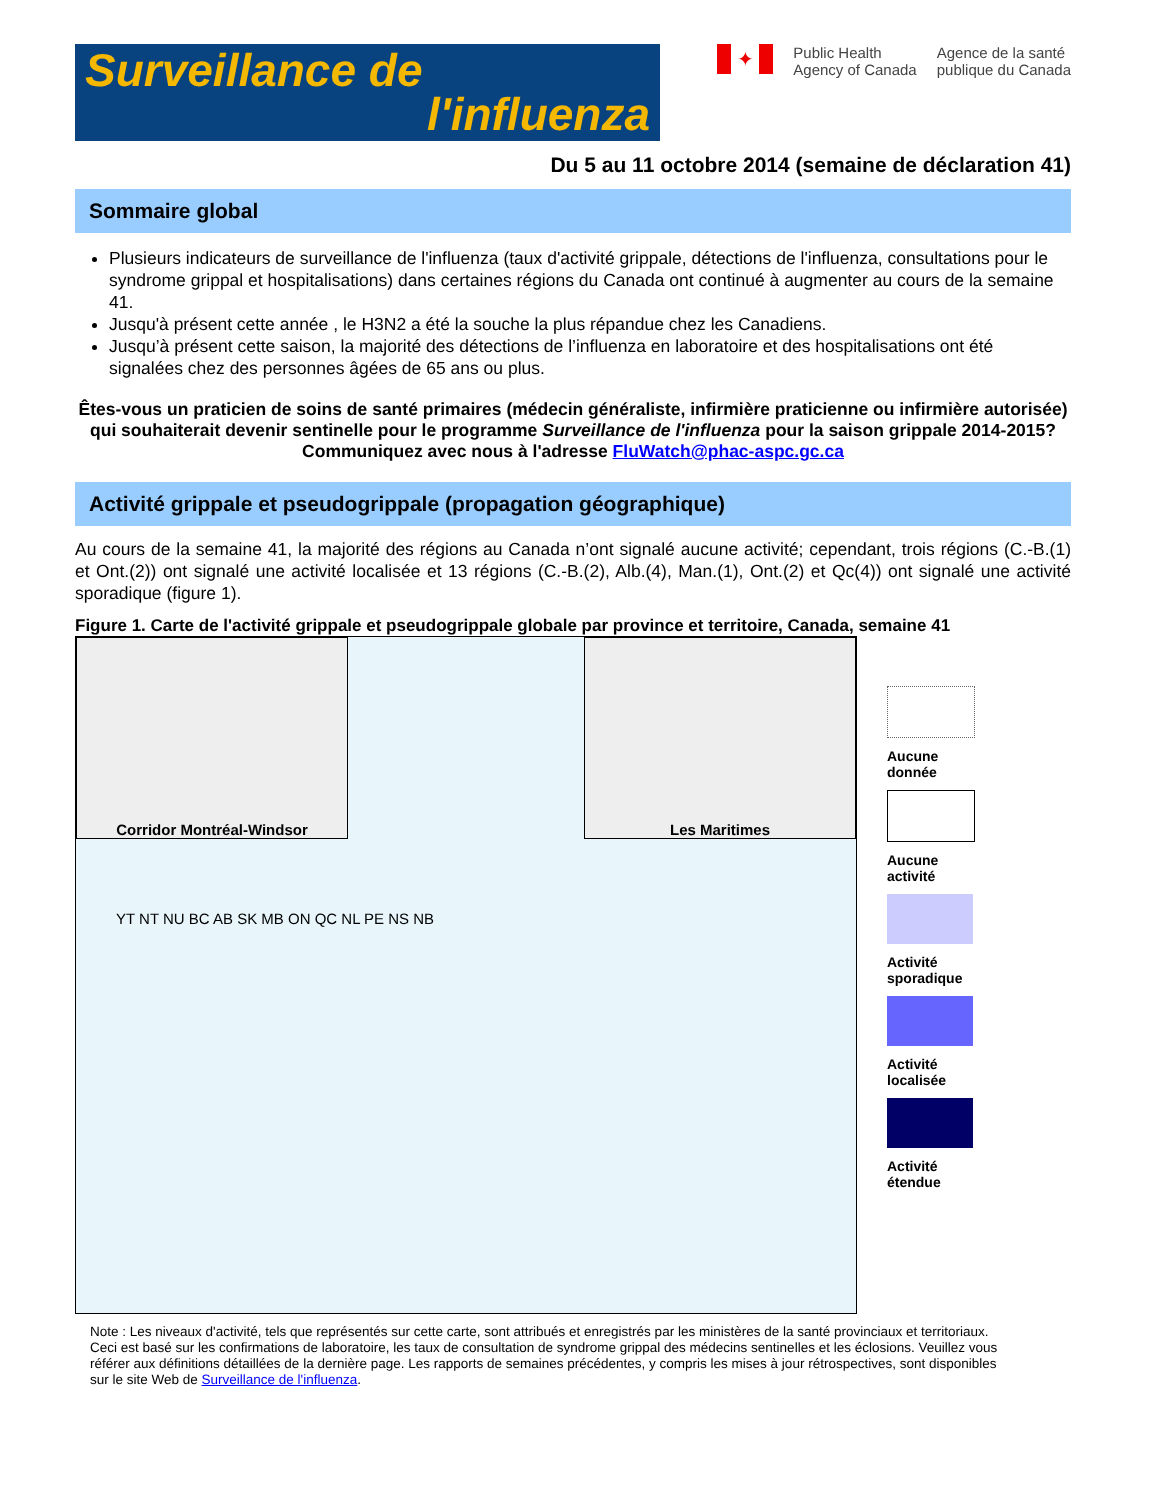Surveillance de
l'influenza
✦
Public Health
Agency of Canada
Agence de la santé
publique du Canada
Du 5 au 11 octobre 2014 (semaine de déclaration 41)
Sommaire global
Plusieurs indicateurs de surveillance de l'influenza (taux d'activité grippale, détections de l'influenza, consultations pour le syndrome grippal et hospitalisations) dans certaines régions du Canada ont continué à augmenter au cours de la semaine 41.
Jusqu'à présent cette année , le H3N2 a été la souche la plus répandue chez les Canadiens.
Jusqu’à présent cette saison, la majorité des détections de l’influenza en laboratoire et des hospitalisations ont été signalées chez des personnes âgées de 65 ans ou plus.
Êtes-vous un praticien de soins de santé primaires (médecin généraliste, infirmière praticienne ou infirmière autorisée) qui souhaiterait devenir sentinelle pour le programme Surveillance de l'influenza pour la saison grippale 2014-2015? Communiquez avec nous à l'adresse FluWatch@phac-aspc.gc.ca
Activité grippale et pseudogrippale (propagation géographique)
Au cours de la semaine 41, la majorité des régions au Canada n’ont signalé aucune activité; cependant, trois régions (C.-B.(1) et Ont.(2)) ont signalé une activité localisée et 13 régions (C.-B.(2), Alb.(4), Man.(1), Ont.(2) et Qc(4)) ont signalé une activité sporadique (figure 1).
Figure 1. Carte de l'activité grippale et pseudogrippale globale par province et territoire, Canada, semaine 41
Corridor Montréal-Windsor Les Maritimes
YT NT NU BC AB SK MB ON QC NL PE NS NB
Aucune
donnée
Aucune
activité
Activité
sporadique
Activité
localisée
Activité
étendue
Note : Les niveaux d'activité, tels que représentés sur cette carte, sont attribués et enregistrés par les ministères de la santé provinciaux et territoriaux. Ceci est basé sur les confirmations de laboratoire, les taux de consultation de syndrome grippal des médecins sentinelles et les éclosions. Veuillez vous référer aux définitions détaillées de la dernière page. Les rapports de semaines précédentes, y compris les mises à jour rétrospectives, sont disponibles sur le site Web de Surveillance de l'influenza.